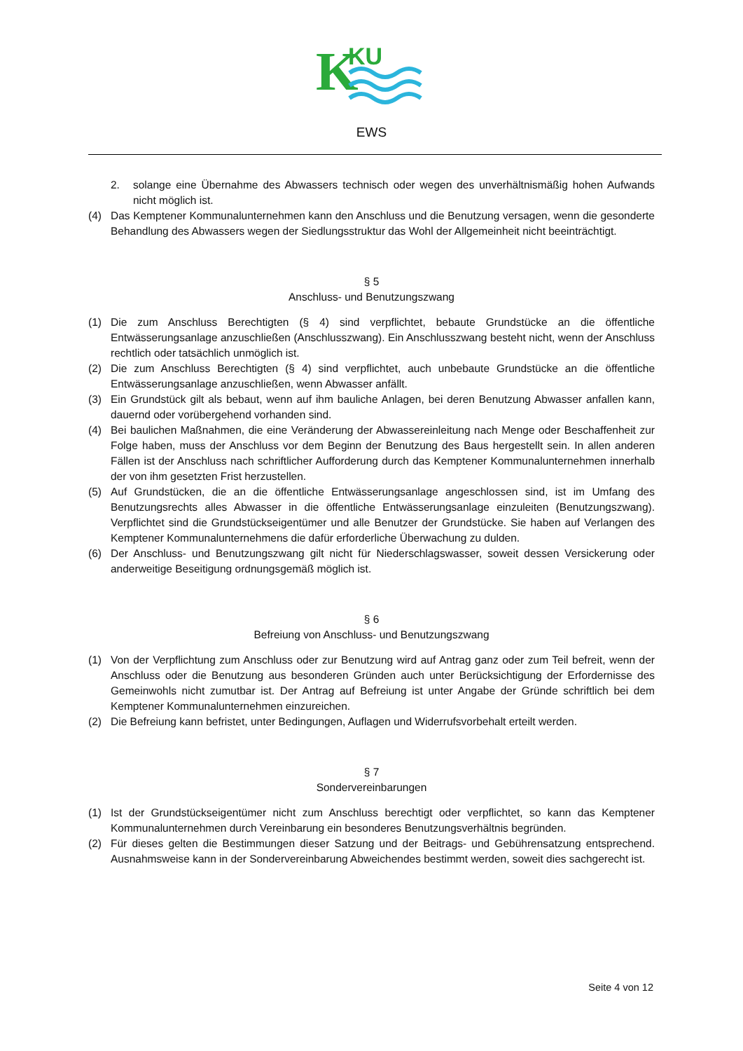K
KU
EWS
2. solange eine Übernahme des Abwassers technisch oder wegen des unverhältnismäßig hohen Aufwands nicht möglich ist.
(4) Das Kemptener Kommunalunternehmen kann den Anschluss und die Benutzung versagen, wenn die gesonderte Behandlung des Abwassers wegen der Siedlungsstruktur das Wohl der Allgemeinheit nicht beeinträchtigt.
§ 5
Anschluss- und Benutzungszwang
(1) Die zum Anschluss Berechtigten (§ 4) sind verpflichtet, bebaute Grundstücke an die öffentliche Entwässerungsanlage anzuschließen (Anschlusszwang). Ein Anschlusszwang besteht nicht, wenn der Anschluss rechtlich oder tatsächlich unmöglich ist.
(2) Die zum Anschluss Berechtigten (§ 4) sind verpflichtet, auch unbebaute Grundstücke an die öffentliche Entwässerungsanlage anzuschließen, wenn Abwasser anfällt.
(3) Ein Grundstück gilt als bebaut, wenn auf ihm bauliche Anlagen, bei deren Benutzung Abwasser anfallen kann, dauernd oder vorübergehend vorhanden sind.
(4) Bei baulichen Maßnahmen, die eine Veränderung der Abwassereinleitung nach Menge oder Beschaffenheit zur Folge haben, muss der Anschluss vor dem Beginn der Benutzung des Baus hergestellt sein. In allen anderen Fällen ist der Anschluss nach schriftlicher Aufforderung durch das Kemptener Kommunalunternehmen innerhalb der von ihm gesetzten Frist herzustellen.
(5) Auf Grundstücken, die an die öffentliche Entwässerungsanlage angeschlossen sind, ist im Umfang des Benutzungsrechts alles Abwasser in die öffentliche Entwässerungsanlage einzuleiten (Benutzungszwang). Verpflichtet sind die Grundstückseigentümer und alle Benutzer der Grundstücke. Sie haben auf Verlangen des Kemptener Kommunalunternehmens die dafür erforderliche Überwachung zu dulden.
(6) Der Anschluss- und Benutzungszwang gilt nicht für Niederschlagswasser, soweit dessen Versickerung oder anderweitige Beseitigung ordnungsgemäß möglich ist.
§ 6
Befreiung von Anschluss- und Benutzungszwang
(1) Von der Verpflichtung zum Anschluss oder zur Benutzung wird auf Antrag ganz oder zum Teil befreit, wenn der Anschluss oder die Benutzung aus besonderen Gründen auch unter Berücksichtigung der Erfordernisse des Gemeinwohls nicht zumutbar ist. Der Antrag auf Befreiung ist unter Angabe der Gründe schriftlich bei dem Kemptener Kommunalunternehmen einzureichen.
(2) Die Befreiung kann befristet, unter Bedingungen, Auflagen und Widerrufsvorbehalt erteilt werden.
§ 7
Sondervereinbarungen
(1) Ist der Grundstückseigentümer nicht zum Anschluss berechtigt oder verpflichtet, so kann das Kemptener Kommunalunternehmen durch Vereinbarung ein besonderes Benutzungsverhältnis begründen.
(2) Für dieses gelten die Bestimmungen dieser Satzung und der Beitrags- und Gebührensatzung entsprechend. Ausnahmsweise kann in der Sondervereinbarung Abweichendes bestimmt werden, soweit dies sachgerecht ist.
Seite 4 von 12